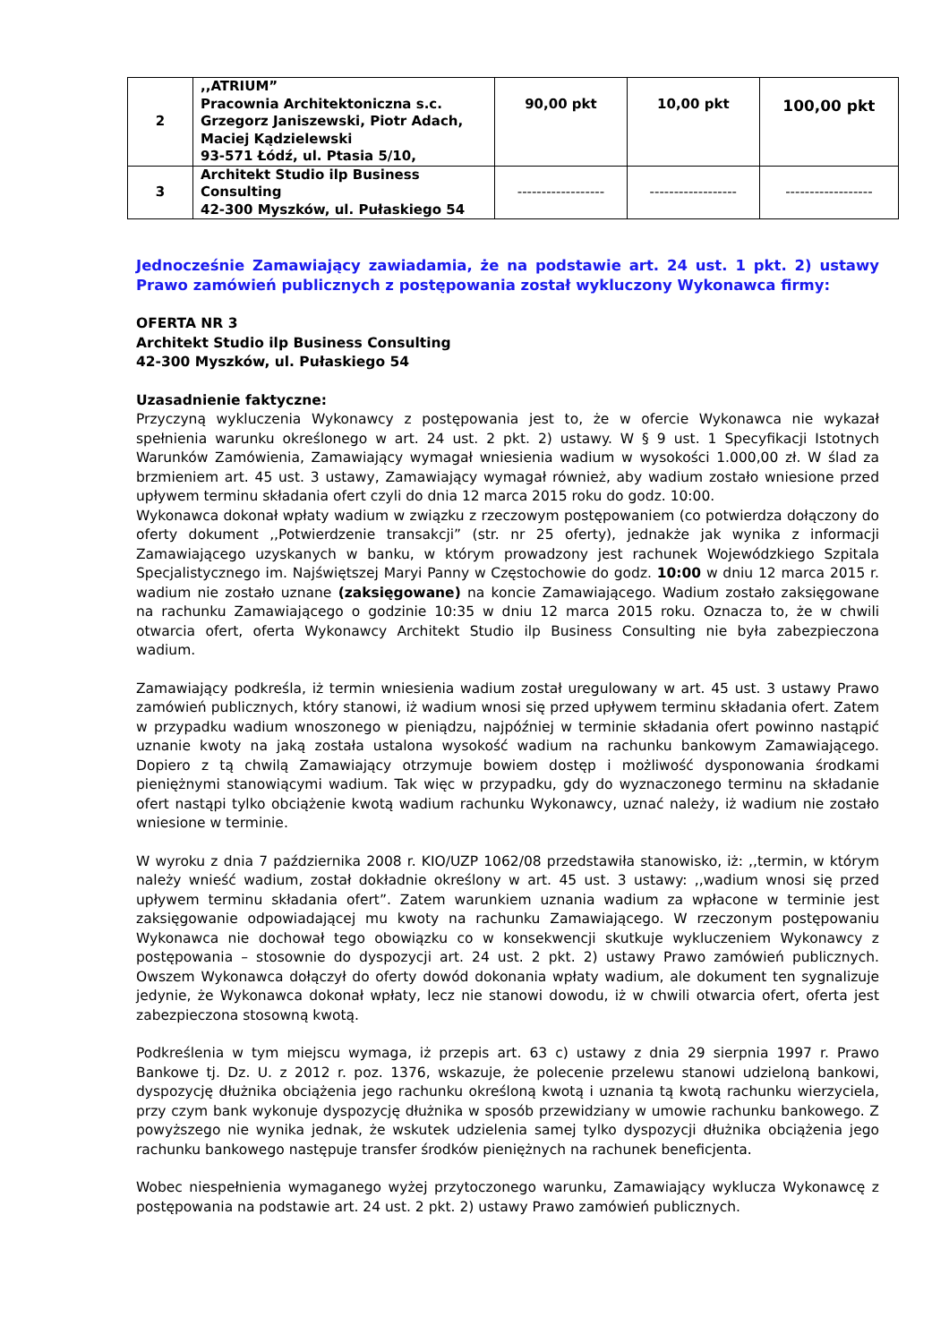| 2 | ,,ATRIUM” Pracownia Architektoniczna s.c. Grzegorz Janiszewski, Piotr Adach, Maciej Kądzielewski 93-571 Łódź, ul. Ptasia 5/10, | 90,00 pkt | 10,00 pkt | 100,00 pkt |
| 3 | Architekt Studio ilp Business Consulting 42-300 Myszków, ul. Pułaskiego 54 | ------------------ | ------------------ | ------------------ |
Jednocześnie Zamawiający zawiadamia, że na podstawie art. 24 ust. 1 pkt. 2) ustawy Prawo zamówień publicznych z postępowania został wykluczony Wykonawca firmy:
OFERTA NR 3
Architekt Studio ilp Business Consulting
42-300 Myszków, ul. Pułaskiego 54
Uzasadnienie faktyczne:
Przyczyną wykluczenia Wykonawcy z postępowania jest to, że w ofercie Wykonawca nie wykazał spełnienia warunku określonego w art. 24 ust. 2 pkt. 2) ustawy. W § 9 ust. 1 Specyfikacji Istotnych Warunków Zamówienia, Zamawiający wymagał wniesienia wadium w wysokości 1.000,00 zł. W ślad za brzmieniem art. 45 ust. 3 ustawy, Zamawiający wymagał również, aby wadium zostało wniesione przed upływem terminu składania ofert czyli do dnia 12 marca 2015 roku do godz. 10:00.
Wykonawca dokonał wpłaty wadium w związku z rzeczowym postępowaniem (co potwierdza dołączony do oferty dokument ,,Potwierdzenie transakcji” (str. nr 25 oferty), jednakże jak wynika z informacji Zamawiającego uzyskanych w banku, w którym prowadzony jest rachunek Wojewódzkiego Szpitala Specjalistycznego im. Najświętszej Maryi Panny w Częstochowie do godz. 10:00 w dniu 12 marca 2015 r. wadium nie zostało uznane (zaksięgowane) na koncie Zamawiającego. Wadium zostało zaksięgowane na rachunku Zamawiającego o godzinie 10:35 w dniu 12 marca 2015 roku. Oznacza to, że w chwili otwarcia ofert, oferta Wykonawcy Architekt Studio ilp Business Consulting nie była zabezpieczona wadium.
Zamawiający podkreśla, iż termin wniesienia wadium został uregulowany w art. 45 ust. 3 ustawy Prawo zamówień publicznych, który stanowi, iż wadium wnosi się przed upływem terminu składania ofert. Zatem w przypadku wadium wnoszonego w pieniądzu, najpóźniej w terminie składania ofert powinno nastąpić uznanie kwoty na jaką została ustalona wysokość wadium na rachunku bankowym Zamawiającego. Dopiero z tą chwilą Zamawiający otrzymuje bowiem dostęp i możliwość dysponowania środkami pieniężnymi stanowiącymi wadium. Tak więc w przypadku, gdy do wyznaczonego terminu na składanie ofert nastąpi tylko obciążenie kwotą wadium rachunku Wykonawcy, uznać należy, iż wadium nie zostało wniesione w terminie.
W wyroku z dnia 7 października 2008 r. KIO/UZP 1062/08 przedstawiła stanowisko, iż: ,,termin, w którym należy wnieść wadium, został dokładnie określony w art. 45 ust. 3 ustawy: ,,wadium wnosi się przed upływem terminu składania ofert”. Zatem warunkiem uznania wadium za wpłacone w terminie jest zaksięgowanie odpowiadającej mu kwoty na rachunku Zamawiającego. W rzeczonym postępowaniu Wykonawca nie dochował tego obowiązku co w konsekwencji skutkuje wykluczeniem Wykonawcy z postępowania – stosownie do dyspozycji art. 24 ust. 2 pkt. 2) ustawy Prawo zamówień publicznych. Owszem Wykonawca dołączył do oferty dowód dokonania wpłaty wadium, ale dokument ten sygnalizuje jedynie, że Wykonawca dokonał wpłaty, lecz nie stanowi dowodu, iż w chwili otwarcia ofert, oferta jest zabezpieczona stosowną kwotą.
Podkreślenia w tym miejscu wymaga, iż przepis art. 63 c) ustawy z dnia 29 sierpnia 1997 r. Prawo Bankowe tj. Dz. U. z 2012 r. poz. 1376, wskazuje, że polecenie przelewu stanowi udzieloną bankowi, dyspozycję dłużnika obciążenia jego rachunku określoną kwotą i uznania tą kwotą rachunku wierzyciela, przy czym bank wykonuje dyspozycję dłużnika w sposób przewidziany w umowie rachunku bankowego. Z powyższego nie wynika jednak, że wskutek udzielenia samej tylko dyspozycji dłużnika obciążenia jego rachunku bankowego następuje transfer środków pieniężnych na rachunek beneficjenta.
Wobec niespełnienia wymaganego wyżej przytoczonego warunku, Zamawiający wyklucza Wykonawcę z postępowania na podstawie art. 24 ust. 2 pkt. 2) ustawy Prawo zamówień publicznych.